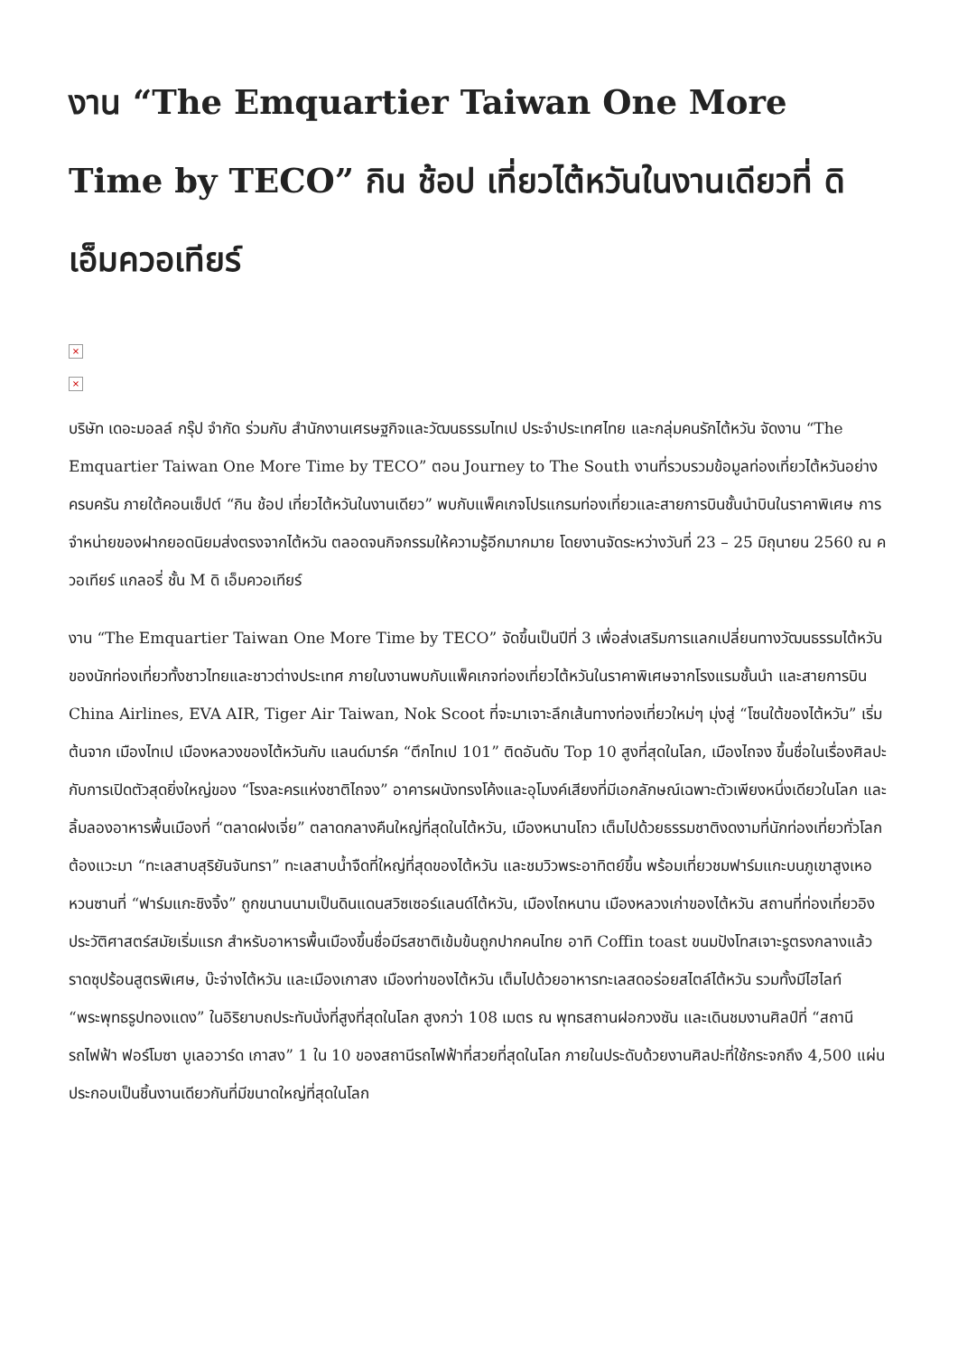งาน “The Emquartier Taiwan One More Time by TECO” กิน ช้อป เที่ยวไต้หวันในงานเดียวที่ ดิ เอ็มควอเทียร์
×
×
บริษัท เดอะมอลล์ กรุ๊ป จำกัด ร่วมกับ สำนักงานเศรษฐกิจและวัฒนธรรมไทเป ประจำประเทศไทย และกลุ่มคนรักไต้หวัน จัดงาน “The Emquartier Taiwan One More Time by TECO” ตอน Journey to The South งานที่รวบรวมข้อมูลท่องเที่ยวไต้หวันอย่างครบครัน ภายใต้คอนเซ็ปต์ “กิน ช้อป เที่ยวไต้หวันในงานเดียว” พบกับแพ็คเกจโปรแกรมท่องเที่ยวและสายการบินชั้นนำบินในราคาพิเศษ การจำหน่ายของฝากยอดนิยมส่งตรงจากไต้หวัน ตลอดจนกิจกรรมให้ความรู้อีกมากมาย โดยงานจัดระหว่างวันที่ 23 – 25 มิถุนายน 2560 ณ ควอเทียร์ แกลอรี่ ชั้น M ดิ เอ็มควอเทียร์
งาน “The Emquartier Taiwan One More Time by TECO” จัดขึ้นเป็นปีที่ 3 เพื่อส่งเสริมการแลกเปลี่ยนทางวัฒนธรรมไต้หวันของนักท่องเที่ยวทั้งชาวไทยและชาวต่างประเทศ ภายในงานพบกับแพ็คเกจท่องเที่ยวไต้หวันในราคาพิเศษจากโรงแรมชั้นนำ และสายการบิน China Airlines, EVA AIR, Tiger Air Taiwan, Nok Scoot ที่จะมาเจาะลึกเส้นทางท่องเที่ยวใหม่ๆ มุ่งสู่ “โซนใต้ของไต้หวัน” เริ่มต้นจาก เมืองไทเป เมืองหลวงของไต้หวันกับ แลนด์มาร์ค “ตึกไทเป 101” ติดอันดับ Top 10 สูงที่สุดในโลก, เมืองไถจง ขึ้นชื่อในเรื่องศิลปะกับการเปิดตัวสุดยิ่งใหญ่ของ “โรงละครแห่งชาติไถจง” อาคารผนังทรงโค้งและอุโมงค์เสียงที่มีเอกลักษณ์เฉพาะตัวเพียงหนึ่งเดียวในโลก และลิ้มลองอาหารพื้นเมืองที่ “ตลาดฝงเจี่ย” ตลาดกลางคืนใหญ่ที่สุดในไต้หวัน, เมืองหนานโถว เต็มไปด้วยธรรมชาติงดงามที่นักท่องเที่ยวทั่วโลกต้องแวะมา “ทะเลสาบสุริยันจันทรา” ทะเลสาบน้ำจืดที่ใหญ่ที่สุดของไต้หวัน และชมวิวพระอาทิตย์ขึ้น พร้อมเที่ยวชมฟาร์มแกะบนภูเขาสูงเหอหวนซานที่ “ฟาร์มแกะชิงจิ้ง” ถูกขนานนามเป็นดินแดนสวิซเซอร์แลนด์ไต้หวัน, เมืองไถหนาน เมืองหลวงเก่าของไต้หวัน สถานที่ท่องเที่ยวอิงประวัติศาสตร์สมัยเริ่มแรก สำหรับอาหารพื้นเมืองขึ้นชื่อมีรสชาติเข้มข้นถูกปากคนไทย อาทิ Coffin toast ขนมปังโทสเจาะรูตรงกลางแล้ว ราดซุปร้อนสูตรพิเศษ, บ๊ะจ่างไต้หวัน และเมืองเกาสง เมืองท่าของไต้หวัน เต็มไปด้วยอาหารทะเลสดอร่อยสไตล์ไต้หวัน รวมทั้งมีไฮไลท์ “พระพุทธรูปทองแดง” ในอิริยาบถประทับนั่งที่สูงที่สุดในโลก สูงกว่า 108 เมตร ณ พุทธสถานฝอกวงซัน และเดินชมงานศิลป์ที่ “สถานีรถไฟฟ้า ฟอร์โมซา บูเลอวาร์ด เกาสง” 1 ใน 10 ของสถานีรถไฟฟ้าที่สวยที่สุดในโลก ภายในประดับด้วยงานศิลปะที่ใช้กระจกถึง 4,500 แผ่น ประกอบเป็นชิ้นงานเดียวกันที่มีขนาดใหญ่ที่สุดในโลก